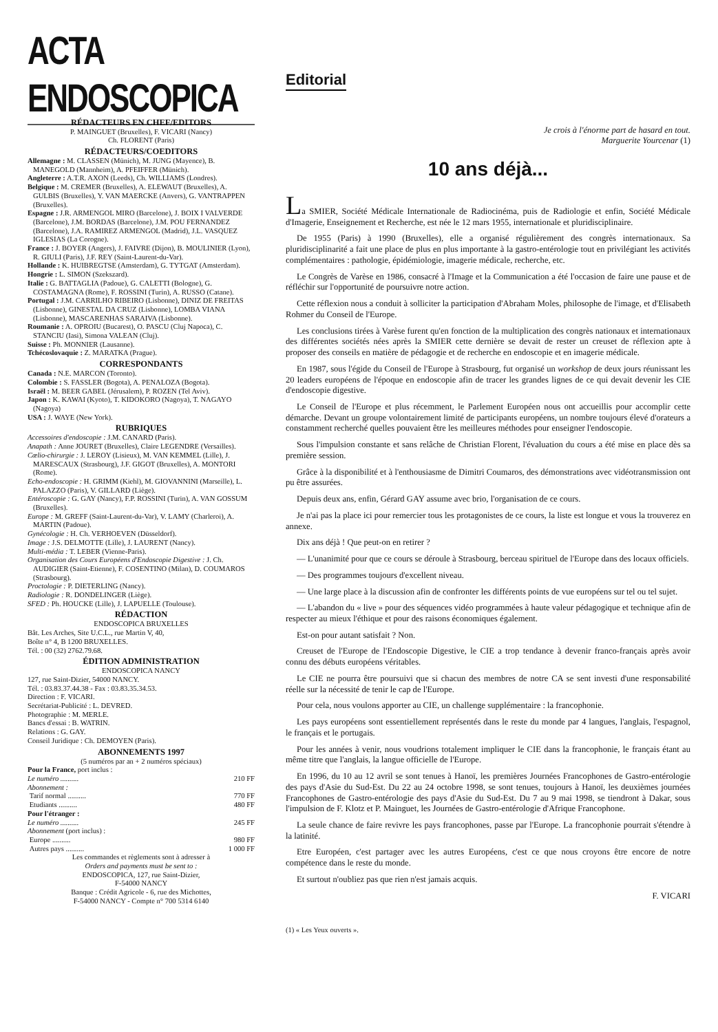ACTA ENDOSCOPICA
RÉDACTEURS EN CHEF/EDITORS
P. MAINGUET (Bruxelles), F. VICARI (Nancy)
Ch. FLORENT (Paris)
RÉDACTEURS/COEDITORS
Allemagne : M. CLASSEN (Münich), M. JUNG (Mayence), B. MANEGOLD (Mannheim), A. PFEIFFER (Münich).
Angleterre : A.T.R. AXON (Leeds), Ch. WILLIAMS (Londres).
Belgique : M. CREMER (Bruxelles), A. ELEWAUT (Bruxelles), A. GULBIS (Bruxelles), Y. VAN MAERCKE (Anvers), G. VANTRAPPEN (Bruxelles).
Espagne : J.R. ARMENGOL MIRO (Barcelone), J. BOIX I VALVERDE (Barcelone), J.M. BORDAS (Barcelone), J.M. POU FERNANDEZ (Barcelone), J.A. RAMIREZ ARMENGOL (Madrid), J.L. VASQUEZ IGLESIAS (La Corogne).
France : J. BOYER (Angers), J. FAIVRE (Dijon), B. MOULINIER (Lyon), R. GIULI (Paris), J.F. REY (Saint-Laurent-du-Var).
Hollande : K. HUIBREGTSE (Amsterdam), G. TYTGAT (Amsterdam).
Hongrie : L. SIMON (Szekszard).
Italie : G. BATTAGLIA (Padoue), G. CALETTI (Bologne), G. COSTAMAGNA (Rome), F. ROSSINI (Turin), A. RUSSO (Catane).
Portugal : J.M. CARRILHO RIBEIRO (Lisbonne), DINIZ DE FREITAS (Lisbonne), GINESTAL DA CRUZ (Lisbonne), LOMBA VIANA (Lisbonne), MASCARENHAS SARAIVA (Lisbonne).
Roumanie : A. OPROIU (Bucarest), O. PASCU (Cluj Napoca), C. STANCIU (Iasi), Simona VALEAN (Cluj).
Suisse : Ph. MONNIER (Lausanne).
Tchécoslovaquie : Z. MARATKA (Prague).
CORRESPONDANTS
Canada : N.E. MARCON (Toronto).
Colombie : S. FASSLER (Bogota), A. PENALOZA (Bogota).
Israël : M. BEER GABEL (Jérusalem), P. ROZEN (Tel Aviv).
Japon : K. KAWAI (Kyoto), T. KIDOKORO (Nagoya), T. NAGAYO (Nagoya)
USA : J. WAYE (New York).
RUBRIQUES
Accessoires d'endoscopie : J.M. CANARD (Paris).
Anapath : Anne JOURET (Bruxelles), Claire LEGENDRE (Versailles).
Cœlio-chirurgie : J. LEROY (Lisieux), M. VAN KEMMEL (Lille), J. MARESCAUX (Strasbourg), J.F. GIGOT (Bruxelles), A. MONTORI (Rome).
Echo-endoscopie : H. GRIMM (Kiehl), M. GIOVANNINI (Marseille), L. PALAZZO (Paris), V. GILLARD (Liège).
Entéroscopie : G. GAY (Nancy), F.P. ROSSINI (Turin), A. VAN GOSSUM (Bruxelles).
Europe : M. GREFF (Saint-Laurent-du-Var), V. LAMY (Charleroi), A. MARTIN (Padoue).
Gynécologie : H. Ch. VERHOEVEN (Düsseldorf).
Image : J.S. DELMOTTE (Lille), J. LAURENT (Nancy).
Multi-média : T. LEBER (Vienne-Paris).
Organisation des Cours Européens d'Endoscopie Digestive : J. Ch. AUDIGIER (Saint-Etienne), F. COSENTINO (Milan), D. COUMAROS (Strasbourg).
Proctologie : P. DIETERLING (Nancy).
Radiologie : R. DONDELINGER (Liège).
SFED : Ph. HOUCKE (Lille), J. LAPUELLE (Toulouse).
RÉDACTION
ENDOSCOPICA BRUXELLES
Bât. Les Arches, Site U.C.L., rue Martin V, 40,
Boîte n° 4, B 1200 BRUXELLES.
Tél. : 00 (32) 2762.79.68.
ÉDITION ADMINISTRATION
ENDOSCOPICA NANCY
127, rue Saint-Dizier, 54000 NANCY.
Tél. : 03.83.37.44.38 - Fax : 03.83.35.34.53.
Direction : F. VICARI.
Secrétariat-Publicité : L. DEVRED.
Photographie : M. MERLE.
Bancs d'essai : B. WATRIN.
Relations : G. GAY.
Conseil Juridique : Ch. DEMOYEN (Paris).
ABONNEMENTS 1997
(5 numéros par an + 2 numéros spéciaux)
Pour la France, port inclus :
Le numéro .......... 210 FF
Abonnement :
Tarif normal .......... 770 FF
Etudiants .......... 480 FF
Pour l'étranger :
Le numéro .......... 245 FF
Abonnement (port inclus) :
Europe .......... 980 FF
Autres pays .......... 1 000 FF
Les commandes et règlements sont à adresser à
Orders and payments must be sent to :
ENDOSCOPICA, 127, rue Saint-Dizier,
F-54000 NANCY
Banque : Crédit Agricole - 6, rue des Michottes,
F-54000 NANCY - Compte n° 700 5314 6140
Editorial
Je crois à l'énorme part de hasard en tout.
Marguerite Yourcenar (1)
10 ans déjà...
La SMIER, Société Médicale Internationale de Radiocinéma, puis de Radiologie et enfin, Société Médicale d'Imagerie, Enseignement et Recherche, est née le 12 mars 1955, internationale et pluridisciplinaire.
De 1955 (Paris) à 1990 (Bruxelles), elle a organisé régulièrement des congrès internationaux. Sa pluridisciplinarité a fait une place de plus en plus importante à la gastro-entérologie tout en privilégiant les activités complémentaires : pathologie, épidémiologie, imagerie médicale, recherche, etc.
Le Congrès de Varèse en 1986, consacré à l'Image et la Communication a été l'occasion de faire une pause et de réfléchir sur l'opportunité de poursuivre notre action.
Cette réflexion nous a conduit à solliciter la participation d'Abraham Moles, philosophe de l'image, et d'Elisabeth Rohmer du Conseil de l'Europe.
Les conclusions tirées à Varèse furent qu'en fonction de la multiplication des congrès nationaux et internationaux des différentes sociétés nées après la SMIER cette dernière se devait de rester un creuset de réflexion apte à proposer des conseils en matière de pédagogie et de recherche en endoscopie et en imagerie médicale.
En 1987, sous l'égide du Conseil de l'Europe à Strasbourg, fut organisé un workshop de deux jours réunissant les 20 leaders européens de l'époque en endoscopie afin de tracer les grandes lignes de ce qui devait devenir les CIE d'endoscopie digestive.
Le Conseil de l'Europe et plus récemment, le Parlement Européen nous ont accueillis pour accomplir cette démarche. Devant un groupe volontairement limité de participants européens, un nombre toujours élevé d'orateurs a constamment recherché quelles pouvaient être les meilleures méthodes pour enseigner l'endoscopie.
Sous l'impulsion constante et sans relâche de Christian Florent, l'évaluation du cours a été mise en place dès sa première session.
Grâce à la disponibilité et à l'enthousiasme de Dimitri Coumaros, des démonstrations avec vidéotransmission ont pu être assurées.
Depuis deux ans, enfin, Gérard GAY assume avec brio, l'organisation de ce cours.
Je n'ai pas la place ici pour remercier tous les protagonistes de ce cours, la liste est longue et vous la trouverez en annexe.
Dix ans déjà ! Que peut-on en retirer ?
— L'unanimité pour que ce cours se déroule à Strasbourg, berceau spirituel de l'Europe dans des locaux officiels.
— Des programmes toujours d'excellent niveau.
— Une large place à la discussion afin de confronter les différents points de vue européens sur tel ou tel sujet.
— L'abandon du « live » pour des séquences vidéo programmées à haute valeur pédagogique et technique afin de respecter au mieux l'éthique et pour des raisons économiques également.
Est-on pour autant satisfait ? Non.
Creuset de l'Europe de l'Endoscopie Digestive, le CIE a trop tendance à devenir franco-français après avoir connu des débuts européens véritables.
Le CIE ne pourra être poursuivi que si chacun des membres de notre CA se sent investi d'une responsabilité réelle sur la nécessité de tenir le cap de l'Europe.
Pour cela, nous voulons apporter au CIE, un challenge supplémentaire : la francophonie.
Les pays européens sont essentiellement représentés dans le reste du monde par 4 langues, l'anglais, l'espagnol, le français et le portugais.
Pour les années à venir, nous voudrions totalement impliquer le CIE dans la francophonie, le français étant au même titre que l'anglais, la langue officielle de l'Europe.
En 1996, du 10 au 12 avril se sont tenues à Hanoï, les premières Journées Francophones de Gastro-entérologie des pays d'Asie du Sud-Est. Du 22 au 24 octobre 1998, se sont tenues, toujours à Hanoï, les deuxièmes journées Francophones de Gastro-entérologie des pays d'Asie du Sud-Est. Du 7 au 9 mai 1998, se tiendront à Dakar, sous l'impulsion de F. Klotz et P. Mainguet, les Journées de Gastro-entérologie d'Afrique Francophone.
La seule chance de faire revivre les pays francophones, passe par l'Europe. La francophonie pourrait s'étendre à la latinité.
Etre Européen, c'est partager avec les autres Européens, c'est ce que nous croyons être encore de notre compétence dans le reste du monde.
Et surtout n'oubliez pas que rien n'est jamais acquis.
F. VICARI
(1) « Les Yeux ouverts ».